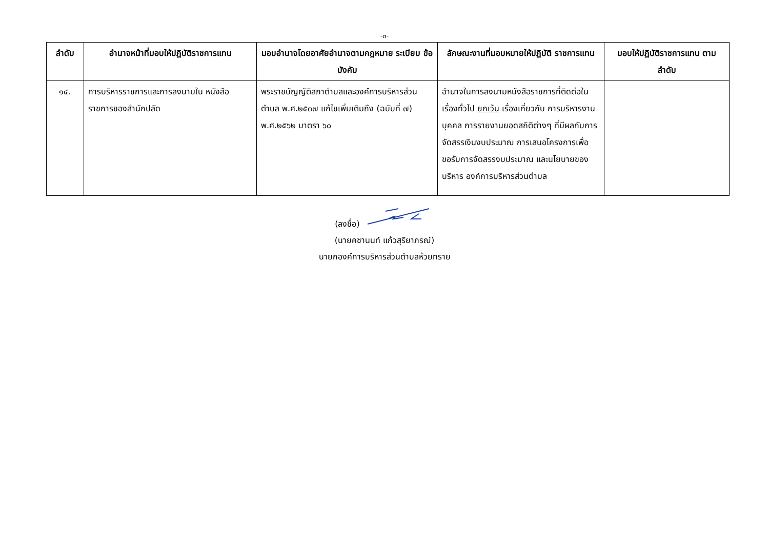-๓-
| ลำดับ | อำนาจหน้าที่มอบให้ปฏิบัติราชการแทน | มอบอำนาจโดยอาศัยอำนาจตามกฎหมาย ระเบียบ ข้อบังคับ | ลักษณะงานที่มอบหมายให้ปฏิบัติ ราชการแทน | มอบให้ปฏิบัติราชการแทน ตามลำดับ |
| --- | --- | --- | --- | --- |
| ๑๔. | การบริหารราชการและการลงนามใน หนังสือราชการของสำนักปลัด | พระราชบัญญัติสภาตำบลและองค์การบริหารส่วนตำบล พ.ศ.๒๕๓๗ แก้ไขเพิ่มเติมถึง (ฉบับที่ ๗) พ.ศ.๒๕๖๒ มาตรา ๖๐ | อำนาจในการลงนามหนังสือราชการที่ติดต่อในเรื่องทั่วไป ยกเว้น เรื่องเกี่ยวกับ การบริหารงานบุคคล การรายงานยอดสถิติต่างๆ ที่มีผลกับการจัดสรรเงินงบประมาณ การเสนอโครงการเพื่อขอรับการจัดสรรงบประมาณ และนโยบายของบริหาร องค์การบริหารส่วนตำบล | |
(ลงชื่อ)
(นายคชานนท์ แก้วสุริยาภรณ์)
นายกองค์การบริหารส่วนตำบลห้วยทราย